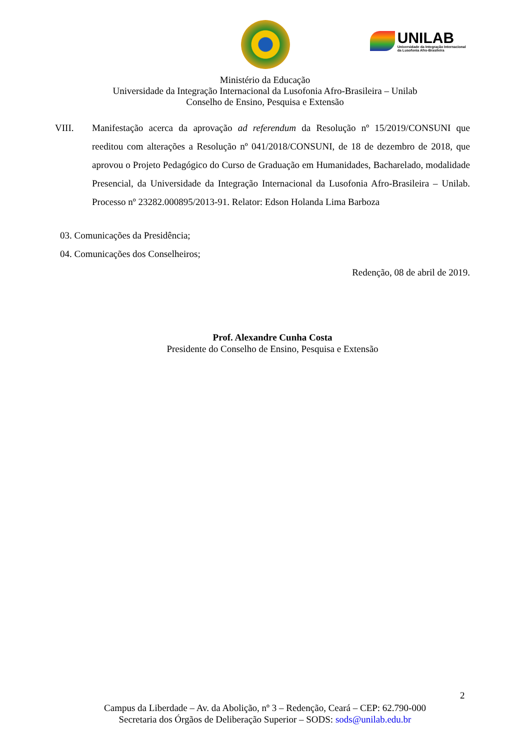UNILAB Universidade da Integração Internacional da Lusofonia Afro-Brasileira
Ministério da Educação
Universidade da Integração Internacional da Lusofonia Afro-Brasileira – Unilab
Conselho de Ensino, Pesquisa e Extensão
VIII. Manifestação acerca da aprovação ad referendum da Resolução nº 15/2019/CONSUNI que reeditou com alterações a Resolução nº 041/2018/CONSUNI, de 18 de dezembro de 2018, que aprovou o Projeto Pedagógico do Curso de Graduação em Humanidades, Bacharelado, modalidade Presencial, da Universidade da Integração Internacional da Lusofonia Afro-Brasileira – Unilab. Processo nº 23282.000895/2013-91. Relator: Edson Holanda Lima Barboza
03. Comunicações da Presidência;
04. Comunicações dos Conselheiros;
Redenção, 08 de abril de 2019.
Prof. Alexandre Cunha Costa
Presidente do Conselho de Ensino, Pesquisa e Extensão
2
Campus da Liberdade – Av. da Abolição, nº 3 – Redenção, Ceará – CEP: 62.790-000
Secretaria dos Órgãos de Deliberação Superior – SODS: sods@unilab.edu.br